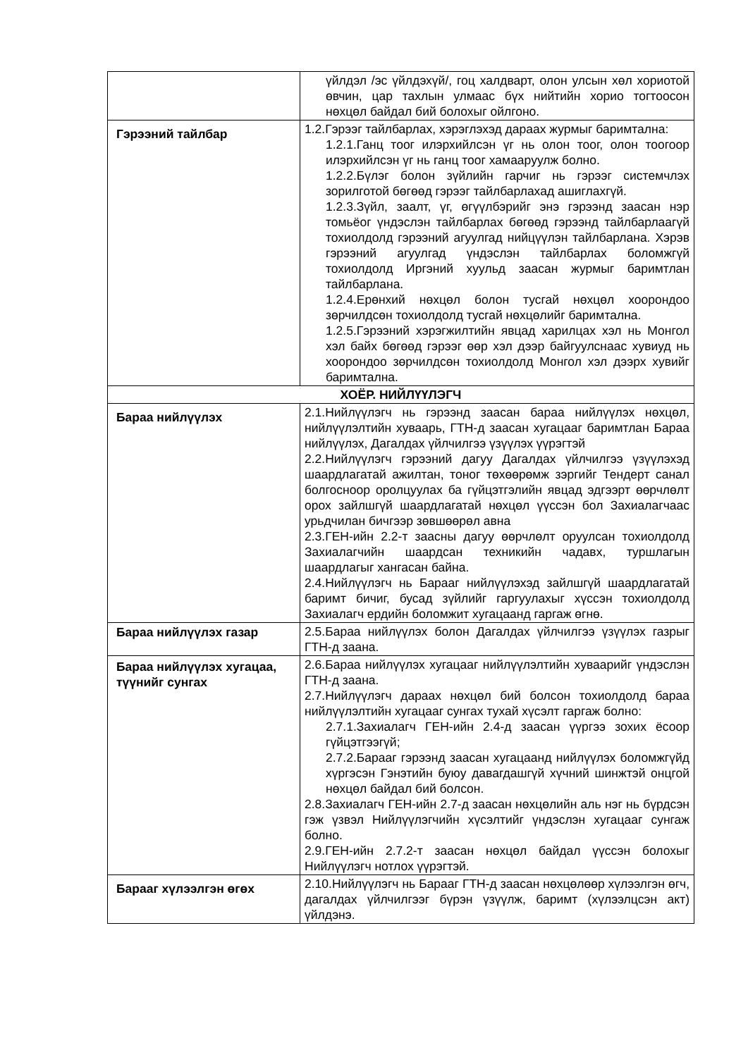| | үйлдэл /эс үйлдэхүй/, гоц халдварт, олон улсын хөл хориотой өвчин, цар тахлын улмаас бүх нийтийн хорио тогтоосон нөхцөл байдал бий болохыг ойлгоно. |
| Гэрээний тайлбар | 1.2.Гэрээг тайлбарлах, хэрэглэхэд дараах журмыг баримтална: 1.2.1.Ганц тоог илэрхийлсэн үг нь олон тоог, олон тоогоор илэрхийлсэн үг нь ганц тоог хамааруулж болно. 1.2.2.Бүлэг болон зүйлийн гарчиг нь гэрээг системчлэх зорилготой бөгөөд гэрээг тайлбарлахад ашиглахгүй. 1.2.3.Зүйл, заалт, үг, өгүүлбэрийг энэ гэрээнд заасан нэр томьёог үндэслэн тайлбарлах бөгөөд гэрээнд тайлбарлаагүй тохиолдолд гэрээний агуулгад нийцүүлэн тайлбарлана. Хэрэв гэрээний агуулгад үндэслэн тайлбарлах боломжгүй тохиолдолд Иргэний хуульд заасан журмыг баримтлан тайлбарлана. 1.2.4.Ерөнхий нөхцөл болон тусгай нөхцөл хоорондоо зөрчилдсөн тохиолдолд тусгай нөхцөлийг баримтална. 1.2.5.Гэрээний хэрэгжилтийн явцад харилцах хэл нь Монгол хэл байх бөгөөд гэрээг өөр хэл дээр байгуулснаас хувиуд нь хоорондоо зөрчилдсөн тохиолдолд Монгол хэл дээрх хувийг баримтална. |
| ХОЁР. НИЙЛҮҮЛЭГЧ | |
| Бараа нийлүүлэх | 2.1.Нийлүүлэгч нь гэрээнд заасан бараа нийлүүлэх нөхцөл, нийлүүлэлтийн хуваарь, ГТН-д заасан хугацааг баримтлан Бараа нийлүүлэх, Дагалдах үйлчилгээ үзүүлэх үүрэгтэй 2.2.Нийлүүлэгч гэрээний дагуу Дагалдах үйлчилгээ үзүүлэхэд шаардлагатай ажилтан, тоног төхөөрөмж зэргийг Тендерт санал болгосноор оролцуулах ба гүйцэтгэлийн явцад эдгээрт өөрчлөлт орох зайлшгүй шаардлагатай нөхцөл үүссэн бол Захиалагчаас урьдчилан бичгээр зөвшөөрөл авна 2.3.ГЕН-ийн 2.2-т заасны дагуу өөрчлөлт оруулсан тохиолдолд Захиалагчийн шаардсан техникийн чадавх, туршлагын шаардлагыг хангасан байна. 2.4.Нийлүүлэгч нь Барааг нийлүүлэхэд зайлшгүй шаардлагатай баримт бичиг, бусад зүйлийг гаргуулахыг хүссэн тохиолдолд Захиалагч ердийн боломжит хугацаанд гаргаж өгнө. |
| Бараа нийлүүлэх газар | 2.5.Бараа нийлүүлэх болон Дагалдах үйлчилгээ үзүүлэх газрыг ГТН-д заана. |
| Бараа нийлүүлэх хугацаа, түүнийг сунгах | 2.6.Бараа нийлүүлэх хугацааг нийлүүлэлтийн хуваарийг үндэслэн ГТН-д заана. 2.7.Нийлүүлэгч дараах нөхцөл бий болсон тохиолдолд бараа нийлүүлэлтийн хугацааг сунгах тухай хүсэлт гаргаж болно: 2.7.1.Захиалагч ГЕН-ийн 2.4-д заасан үүргээ зохих ёсоор гүйцэтгээгүй; 2.7.2.Барааг гэрээнд заасан хугацаанд нийлүүлэх боломжгүйд хүргэсэн Гэнэтийн буюу давагдашгүй хүчний шинжтэй онцгой нөхцөл байдал бий болсон. 2.8.Захиалагч ГЕН-ийн 2.7-д заасан нөхцөлийн аль нэг нь бүрдсэн гэж үзвэл Нийлүүлэгчийн хүсэлтийг үндэслэн хугацааг сунгаж болно. 2.9.ГЕН-ийн 2.7.2-т заасан нөхцөл байдал үүссэн болохыг Нийлүүлэгч нотлох үүрэгтэй. |
| Барааг хүлээлгэн өгөх | 2.10.Нийлүүлэгч нь Барааг ГТН-д заасан нөхцөлөөр хүлээлгэн өгч, дагалдах үйлчилгээг бүрэн үзүүлж, баримт (хүлээлцсэн акт) үйлдэнэ. |